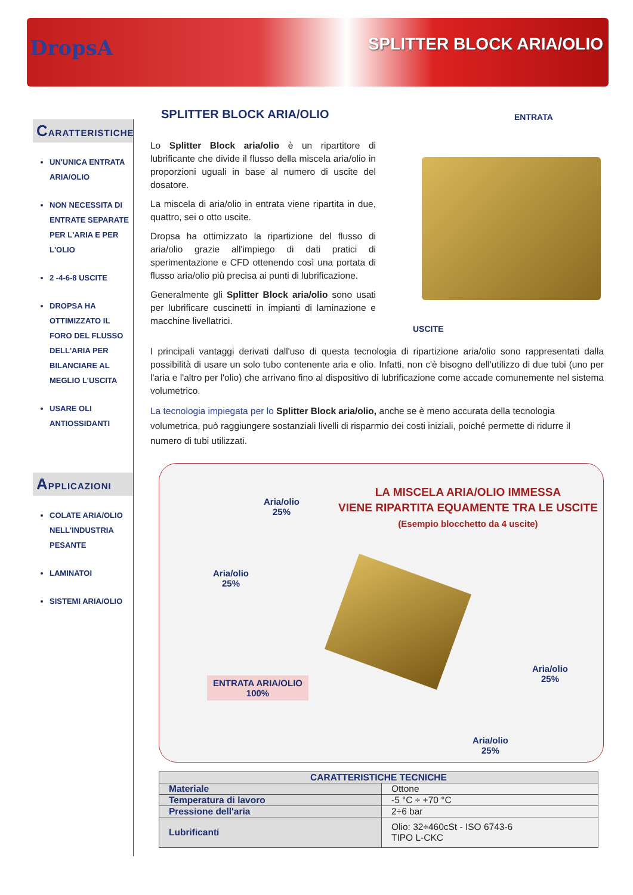DropsA SPLITTER BLOCK ARIA/OLIO
CARATTERISTICHE
UN'UNICA ENTRATA ARIA/OLIO
NON NECESSITA DI ENTRATE SEPARATE PER L'ARIA E PER L'OLIO
2 -4-6-8 USCITE
DROPSA HA OTTIMIZZATO IL FORO DEL FLUSSO DELL'ARIA PER BILANCIARE AL MEGLIO L'USCITA
USARE OLI ANTIOSSIDANTI
APPLICAZIONI
COLATE ARIA/OLIO NELL'INDUSTRIA PESANTE
LAMINATOI
SISTEMI ARIA/OLIO
SPLITTER BLOCK ARIA/OLIO
ENTRATA
USCITE
Lo Splitter Block aria/olio è un ripartitore di lubrificante che divide il flusso della miscela aria/olio in proporzioni uguali in base al numero di uscite del dosatore.
La miscela di aria/olio in entrata viene ripartita in due, quattro, sei o otto uscite.
Dropsa ha ottimizzato la ripartizione del flusso di aria/olio grazie all'impiego di dati pratici di sperimentazione e CFD ottenendo così una portata di flusso aria/olio più precisa ai punti di lubrificazione.
Generalmente gli Splitter Block aria/olio sono usati per lubrificare cuscinetti in impianti di laminazione e macchine livellatrici.
I principali vantaggi derivati dall'uso di questa tecnologia di ripartizione aria/olio sono rappresentati dalla possibilità di usare un solo tubo contenente aria e olio. Infatti, non c'è bisogno dell'utilizzo di due tubi (uno per l'aria e l'altro per l'olio) che arrivano fino al dispositivo di lubrificazione come accade comunemente nel sistema volumetrico.
La tecnologia impiegata per lo Splitter Block aria/olio, anche se è meno accurata della tecnologia volumetrica, può raggiungere sostanziali livelli di risparmio dei costi iniziali, poiché permette di ridurre il numero di tubi utilizzati.
LA MISCELA ARIA/OLIO IMMESSA
VIENE RIPARTITA EQUAMENTE TRA LE USCITE
(Esempio blocchetto da 4 uscite)
Aria/olio
25%
Aria/olio
25%
ENTRATA ARIA/OLIO
100%
Aria/olio
25%
Aria/olio
25%
| CARATTERISTICHE TECNICHE | |
| --- | --- |
| Materiale | Ottone |
| Temperatura di lavoro | -5 °C ÷ +70 °C |
| Pressione dell'aria | 2÷6 bar |
| Lubrificanti | Olio: 32÷460cSt - ISO 6743-6 TIPO L-CKC |